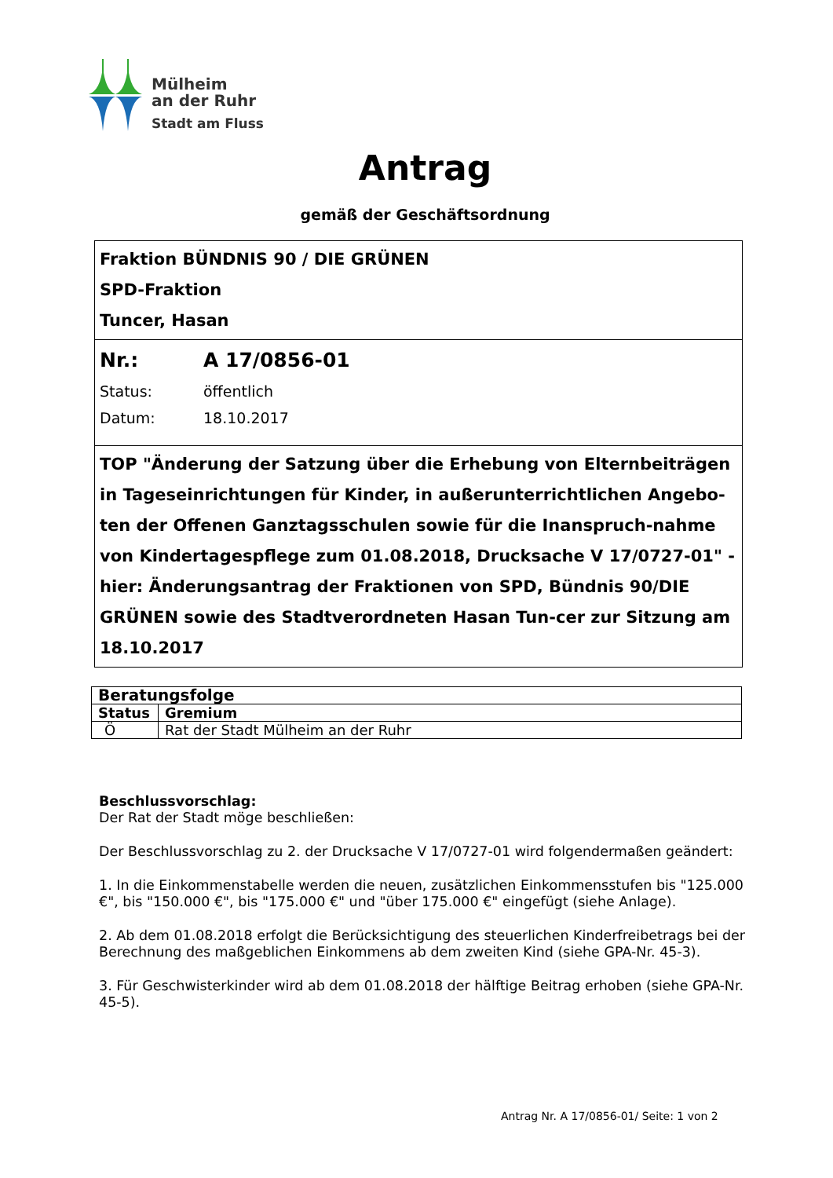Mülheim
an der Ruhr
Stadt am Fluss
Antrag
gemäß der Geschäftsordnung
Fraktion BÜNDNIS 90 / DIE GRÜNEN
SPD-Fraktion
Tuncer, Hasan
Nr.: A 17/0856-01
Status: öffentlich
Datum: 18.10.2017
TOP "Änderung der Satzung über die Erhebung von Elternbeiträgen in Tageseinrichtungen für Kinder, in außerunterrichtlichen Angebo-ten der Offenen Ganztagsschulen sowie für die Inanspruch-nahme von Kindertagespflege zum 01.08.2018, Drucksache V 17/0727-01" - hier: Änderungsantrag der Fraktionen von SPD, Bündnis 90/DIE GRÜNEN sowie des Stadtverordneten Hasan Tun-cer zur Sitzung am 18.10.2017
| Beratungsfolge | |
| --- | --- |
| Status | Gremium |
| Ö | Rat der Stadt Mülheim an der Ruhr |
Beschlussvorschlag:
Der Rat der Stadt möge beschließen:
Der Beschlussvorschlag zu 2. der Drucksache V 17/0727-01 wird folgendermaßen geändert:
1. In die Einkommenstabelle werden die neuen, zusätzlichen Einkommensstufen bis "125.000 €", bis "150.000 €", bis "175.000 €" und "über 175.000 €" eingefügt (siehe Anlage).
2. Ab dem 01.08.2018 erfolgt die Berücksichtigung des steuerlichen Kinderfreibetrags bei der Berechnung des maßgeblichen Einkommens ab dem zweiten Kind (siehe GPA-Nr. 45-3).
3. Für Geschwisterkinder wird ab dem 01.08.2018 der hälftige Beitrag erhoben (siehe GPA-Nr. 45-5).
Antrag Nr. A 17/0856-01/ Seite: 1 von 2